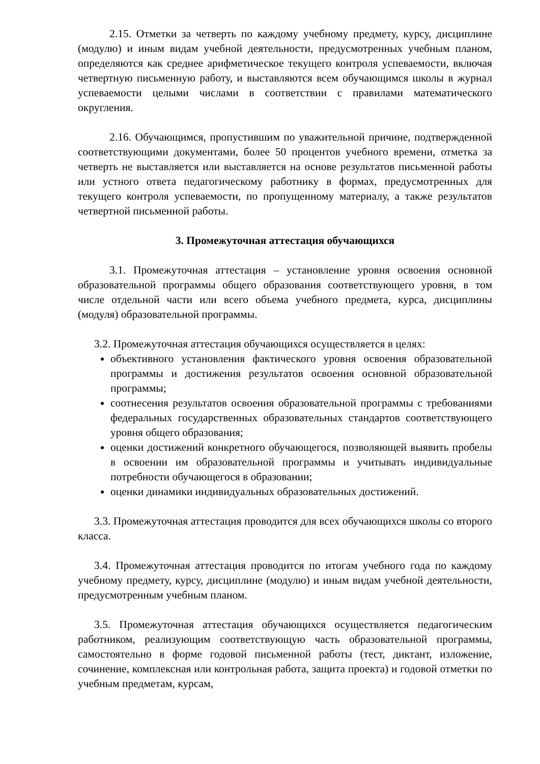2.15. Отметки за четверть по каждому учебному предмету, курсу, дисциплине (модулю) и иным видам учебной деятельности, предусмотренных учебным планом, определяются как среднее арифметическое текущего контроля успеваемости, включая четвертную письменную работу, и выставляются всем обучающимся школы в журнал успеваемости целыми числами в соответствии с правилами математического округления.
2.16. Обучающимся, пропустившим по уважительной причине, подтвержденной соответствующими документами, более 50 процентов учебного времени, отметка за четверть не выставляется или выставляется на основе результатов письменной работы или устного ответа педагогическому работнику в формах, предусмотренных для текущего контроля успеваемости, по пропущенному материалу, а также результатов четвертной письменной работы.
3. Промежуточная аттестация обучающихся
3.1. Промежуточная аттестация – установление уровня освоения основной образовательной программы общего образования соответствующего уровня, в том числе отдельной части или всего объема учебного предмета, курса, дисциплины (модуля) образовательной программы.
3.2. Промежуточная аттестация обучающихся осуществляется в целях:
объективного установления фактического уровня освоения образовательной программы и достижения результатов освоения основной образовательной программы;
соотнесения результатов освоения образовательной программы с требованиями федеральных государственных образовательных стандартов соответствующего уровня общего образования;
оценки достижений конкретного обучающегося, позволяющей выявить пробелы в освоении им образовательной программы и учитывать индивидуальные потребности обучающегося в образовании;
оценки динамики индивидуальных образовательных достижений.
3.3. Промежуточная аттестация проводится для всех обучающихся школы со второго класса.
3.4. Промежуточная аттестация проводится по итогам учебного года по каждому учебному предмету, курсу, дисциплине (модулю) и иным видам учебной деятельности, предусмотренным учебным планом.
3.5. Промежуточная аттестация обучающихся осуществляется педагогическим работником, реализующим соответствующую часть образовательной программы, самостоятельно в форме годовой письменной работы (тест, диктант, изложение, сочинение, комплексная или контрольная работа, защита проекта) и годовой отметки по учебным предметам, курсам,